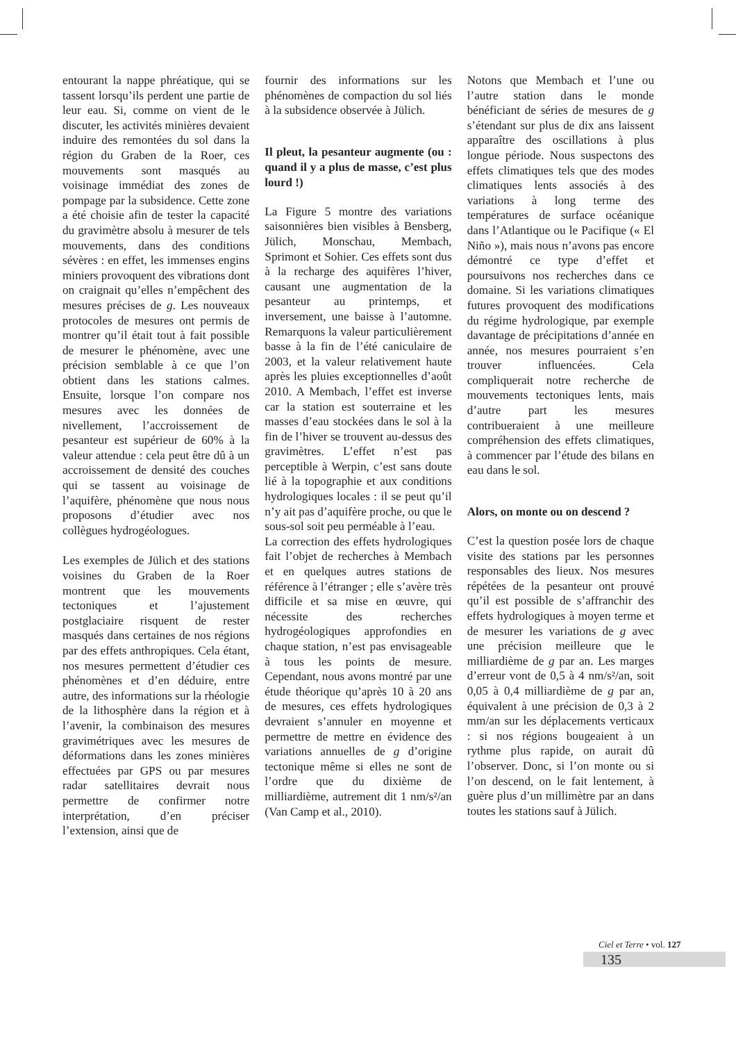entourant la nappe phréatique, qui se tassent lorsqu’ils perdent une partie de leur eau. Si, comme on vient de le discuter, les activités minières devaient induire des remontées du sol dans la région du Graben de la Roer, ces mouvements sont masqués au voisinage immédiat des zones de pompage par la subsidence. Cette zone a été choisie afin de tester la capacité du gravimètre absolu à mesurer de tels mouvements, dans des conditions sévères : en effet, les immenses engins miniers provoquent des vibrations dont on craignait qu’elles n’empêchent des mesures précises de g. Les nouveaux protocoles de mesures ont permis de montrer qu’il était tout à fait possible de mesurer le phénomène, avec une précision semblable à ce que l’on obtient dans les stations calmes. Ensuite, lorsque l’on compare nos mesures avec les données de nivellement, l’accroissement de pesanteur est supérieur de 60% à la valeur attendue : cela peut être dû à un accroissement de densité des couches qui se tassent au voisinage de l’aquifère, phénomène que nous nous proposons d’étudier avec nos collègues hydrogéologues.
Les exemples de Jülich et des stations voisines du Graben de la Roer montrent que les mouvements tectoniques et l’ajustement postglaciaire risquent de rester masqués dans certaines de nos régions par des effets anthropiques. Cela étant, nos mesures permettent d’étudier ces phénomènes et d’en déduire, entre autre, des informations sur la rhéologie de la lithosphère dans la région et à l’avenir, la combinaison des mesures gravimétriques avec les mesures de déformations dans les zones minières effectuées par GPS ou par mesures radar satellitaires devrait nous permettre de confirmer notre interprétation, d’en préciser l’extension, ainsi que de
fournir des informations sur les phénomènes de compaction du sol liés à la subsidence observée à Jülich.
Il pleut, la pesanteur augmente (ou : quand il y a plus de masse, c’est plus lourd !)
La Figure 5 montre des variations saisonnières bien visibles à Bensberg, Jülich, Monschau, Membach, Sprimont et Sohier. Ces effets sont dus à la recharge des aquifères l’hiver, causant une augmentation de la pesanteur au printemps, et inversement, une baisse à l’automne. Remarquons la valeur particulièrement basse à la fin de l’été caniculaire de 2003, et la valeur relativement haute après les pluies exceptionnelles d’août 2010. A Membach, l’effet est inverse car la station est souterraine et les masses d’eau stockées dans le sol à la fin de l’hiver se trouvent au-dessus des gravimètres. L’effet n’est pas perceptible à Werpin, c’est sans doute lié à la topographie et aux conditions hydrologiques locales : il se peut qu’il n’y ait pas d’aquifère proche, ou que le sous-sol soit peu perméable à l’eau.
La correction des effets hydrologiques fait l’objet de recherches à Membach et en quelques autres stations de référence à l’étranger ; elle s’avère très difficile et sa mise en œuvre, qui nécessite des recherches hydrogéologiques approfondies en chaque station, n’est pas envisageable à tous les points de mesure. Cependant, nous avons montré par une étude théorique qu’après 10 à 20 ans de mesures, ces effets hydrologiques devraient s’annuler en moyenne et permettre de mettre en évidence des variations annuelles de g d’origine tectonique même si elles ne sont de l’ordre que du dixième de milliardième, autrement dit 1 nm/s²/an (Van Camp et al., 2010).
Notons que Membach et l’une ou l’autre station dans le monde bénéficiant de séries de mesures de g s’étendant sur plus de dix ans laissent apparaître des oscillations à plus longue période. Nous suspectons des effets climatiques tels que des modes climatiques lents associés à des variations à long terme des températures de surface océanique dans l’Atlantique ou le Pacifique (« El Niño »), mais nous n’avons pas encore démontré ce type d’effet et poursuivons nos recherches dans ce domaine. Si les variations climatiques futures provoquent des modifications du régime hydrologique, par exemple davantage de précipitations d’année en année, nos mesures pourraient s’en trouver influencées. Cela compliquerait notre recherche de mouvements tectoniques lents, mais d’autre part les mesures contribueraient à une meilleure compréhension des effets climatiques, à commencer par l’étude des bilans en eau dans le sol.
Alors, on monte ou on descend ?
C’est la question posée lors de chaque visite des stations par les personnes responsables des lieux. Nos mesures répétées de la pesanteur ont prouvé qu’il est possible de s’affranchir des effets hydrologiques à moyen terme et de mesurer les variations de g avec une précision meilleure que le milliardième de g par an. Les marges d’erreur vont de 0,5 à 4 nm/s²/an, soit 0,05 à 0,4 milliardième de g par an, équivalent à une précision de 0,3 à 2 mm/an sur les déplacements verticaux : si nos régions bougeaient à un rythme plus rapide, on aurait dû l’observer. Donc, si l’on monte ou si l’on descend, on le fait lentement, à guère plus d’un millimètre par an dans toutes les stations sauf à Jülich.
Ciel et Terre • vol. 127
135